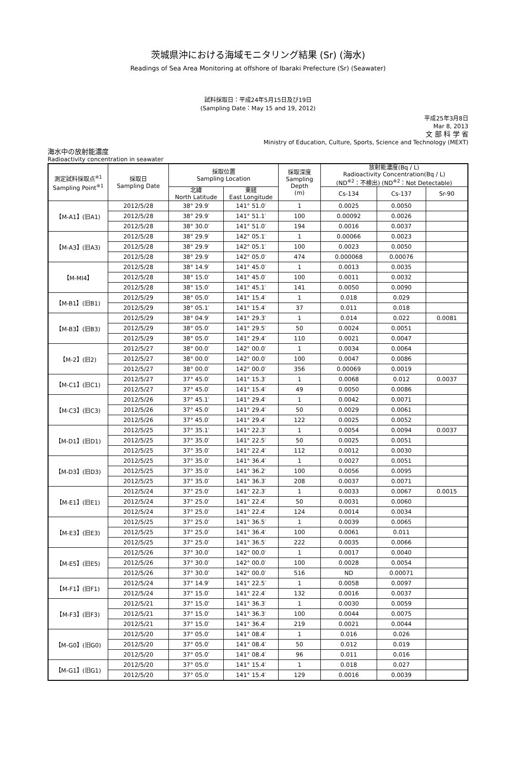茨城県沖における海域モニタリング結果 (Sr) (海水)
Readings of Sea Area Monitoring at offshore of Ibaraki Prefecture (Sr) (Seawater)
試料採取日：平成24年5月15日及び19日
(Sampling Date：May 15 and 19, 2012)
平成25年3月8日
Mar 8, 2013
文 部 科 学 省
Ministry of Education, Culture, Sports, Science and Technology (MEXT)
海水中の放射能濃度
Radioactivity concentration in seawater
| 測定試料採取点<sup>※1</sup> Sampling Point<sup>※1</sup> | 採取日 Sampling Date | 採取位置 Sampling Location | | 採取深度 Sampling Depth (m) | 放射能濃度(Bq / L) Radioactivity Concentration(Bq / L) (ND<sup>※2</sup>：不検出) (ND<sup>※2</sup>：Not Detectable) | | |
| --- | --- | --- | --- | --- | --- | --- | --- |
| | | 北緯 North Latitude | 東経 East Longitude | | Cs-134 | Cs-137 | Sr-90 |
| 【M-A1】(旧A1) | 2012/5/28 | 38° 29.9′ | 141° 51.0′ | 1 | 0.0025 | 0.0050 | |
| | 2012/5/28 | 38° 29.9′ | 141° 51.1′ | 100 | 0.00092 | 0.0026 | |
| | 2012/5/28 | 38° 30.0′ | 141° 51.0′ | 194 | 0.0016 | 0.0037 | |
| 【M-A3】(旧A3) | 2012/5/28 | 38° 29.9′ | 142° 05.1′ | 1 | 0.00066 | 0.0023 | |
| | 2012/5/28 | 38° 29.9′ | 142° 05.1′ | 100 | 0.0023 | 0.0050 | |
| | 2012/5/28 | 38° 29.9′ | 142° 05.0′ | 474 | 0.000068 | 0.00076 | |
| 【M-MI4】 | 2012/5/28 | 38° 14.9′ | 141° 45.0′ | 1 | 0.0013 | 0.0035 | |
| | 2012/5/28 | 38° 15.0′ | 141° 45.0′ | 100 | 0.0011 | 0.0032 | |
| | 2012/5/28 | 38° 15.0′ | 141° 45.1′ | 141 | 0.0050 | 0.0090 | |
| 【M-B1】(旧B1) | 2012/5/29 | 38° 05.0′ | 141° 15.4′ | 1 | 0.018 | 0.029 | |
| | 2012/5/29 | 38° 05.1′ | 141° 15.4′ | 37 | 0.011 | 0.018 | |
| 【M-B3】(旧B3) | 2012/5/29 | 38° 04.9′ | 141° 29.3′ | 1 | 0.014 | 0.022 | 0.0081 |
| | 2012/5/29 | 38° 05.0′ | 141° 29.5′ | 50 | 0.0024 | 0.0051 | |
| | 2012/5/29 | 38° 05.0′ | 141° 29.4′ | 110 | 0.0021 | 0.0047 | |
| 【M-2】(旧2) | 2012/5/27 | 38° 00.0′ | 142° 00.0′ | 1 | 0.0034 | 0.0064 | |
| | 2012/5/27 | 38° 00.0′ | 142° 00.0′ | 100 | 0.0047 | 0.0086 | |
| | 2012/5/27 | 38° 00.0′ | 142° 00.0′ | 356 | 0.00069 | 0.0019 | |
| 【M-C1】(旧C1) | 2012/5/27 | 37° 45.0′ | 141° 15.3′ | 1 | 0.0068 | 0.012 | 0.0037 |
| | 2012/5/27 | 37° 45.0′ | 141° 15.4′ | 49 | 0.0050 | 0.0086 | |
| 【M-C3】(旧C3) | 2012/5/26 | 37° 45.1′ | 141° 29.4′ | 1 | 0.0042 | 0.0071 | |
| | 2012/5/26 | 37° 45.0′ | 141° 29.4′ | 50 | 0.0029 | 0.0061 | |
| | 2012/5/26 | 37° 45.0′ | 141° 29.4′ | 122 | 0.0025 | 0.0052 | |
| 【M-D1】(旧D1) | 2012/5/25 | 37° 35.1′ | 141° 22.3′ | 1 | 0.0054 | 0.0094 | 0.0037 |
| | 2012/5/25 | 37° 35.0′ | 141° 22.5′ | 50 | 0.0025 | 0.0051 | |
| | 2012/5/25 | 37° 35.0′ | 141° 22.4′ | 112 | 0.0012 | 0.0030 | |
| 【M-D3】(旧D3) | 2012/5/25 | 37° 35.0′ | 141° 36.4′ | 1 | 0.0027 | 0.0051 | |
| | 2012/5/25 | 37° 35.0′ | 141° 36.2′ | 100 | 0.0056 | 0.0095 | |
| | 2012/5/25 | 37° 35.0′ | 141° 36.3′ | 208 | 0.0037 | 0.0071 | |
| 【M-E1】(旧E1) | 2012/5/24 | 37° 25.0′ | 141° 22.3′ | 1 | 0.0033 | 0.0067 | 0.0015 |
| | 2012/5/24 | 37° 25.0′ | 141° 22.4′ | 50 | 0.0031 | 0.0060 | |
| | 2012/5/24 | 37° 25.0′ | 141° 22.4′ | 124 | 0.0014 | 0.0034 | |
| 【M-E3】(旧E3) | 2012/5/25 | 37° 25.0′ | 141° 36.5′ | 1 | 0.0039 | 0.0065 | |
| | 2012/5/25 | 37° 25.0′ | 141° 36.4′ | 100 | 0.0061 | 0.011 | |
| | 2012/5/25 | 37° 25.0′ | 141° 36.5′ | 222 | 0.0035 | 0.0066 | |
| 【M-E5】(旧E5) | 2012/5/26 | 37° 30.0′ | 142° 00.0′ | 1 | 0.0017 | 0.0040 | |
| | 2012/5/26 | 37° 30.0′ | 142° 00.0′ | 100 | 0.0028 | 0.0054 | |
| | 2012/5/26 | 37° 30.0′ | 142° 00.0′ | 516 | ND | 0.00071 | |
| 【M-F1】(旧F1) | 2012/5/24 | 37° 14.9′ | 141° 22.5′ | 1 | 0.0058 | 0.0097 | |
| | 2012/5/24 | 37° 15.0′ | 141° 22.4′ | 132 | 0.0016 | 0.0037 | |
| 【M-F3】(旧F3) | 2012/5/21 | 37° 15.0′ | 141° 36.3′ | 1 | 0.0030 | 0.0059 | |
| | 2012/5/21 | 37° 15.0′ | 141° 36.3′ | 100 | 0.0044 | 0.0075 | |
| | 2012/5/21 | 37° 15.0′ | 141° 36.4′ | 219 | 0.0021 | 0.0044 | |
| 【M-G0】(旧G0) | 2012/5/20 | 37° 05.0′ | 141° 08.4′ | 1 | 0.016 | 0.026 | |
| | 2012/5/20 | 37° 05.0′ | 141° 08.4′ | 50 | 0.012 | 0.019 | |
| | 2012/5/20 | 37° 05.0′ | 141° 08.4′ | 96 | 0.011 | 0.016 | |
| 【M-G1】(旧G1) | 2012/5/20 | 37° 05.0′ | 141° 15.4′ | 1 | 0.018 | 0.027 | |
| | 2012/5/20 | 37° 05.0′ | 141° 15.4′ | 129 | 0.0016 | 0.0039 | |